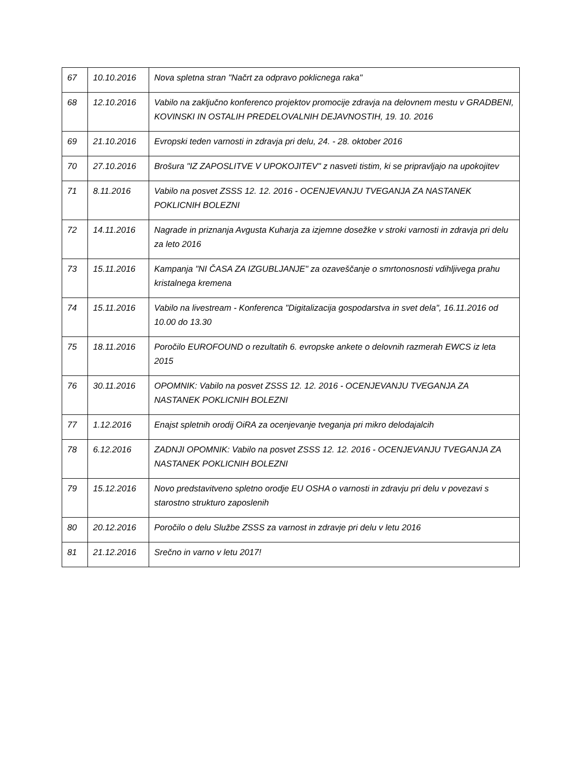| 67 | 10.10.2016 | Nova spletna stran "Načrt za odpravo poklicnega raka" |
| 68 | 12.10.2016 | Vabilo na zaključno konferenco projektov promocije zdravja na delovnem mestu v GRADBENI, KOVINSKI IN OSTALIH PREDELOVALNIH DEJAVNOSTIH, 19. 10. 2016 |
| 69 | 21.10.2016 | Evropski teden varnosti in zdravja pri delu, 24. - 28. oktober 2016 |
| 70 | 27.10.2016 | Brošura "IZ ZAPOSLITVE V UPOKOJITEV" z nasveti tistim, ki se pripravljajo na upokojitev |
| 71 | 8.11.2016 | Vabilo na posvet ZSSS 12. 12. 2016 - OCENJEVANJU TVEGANJA ZA NASTANEK POKLICNIH BOLEZNI |
| 72 | 14.11.2016 | Nagrade in priznanja Avgusta Kuharja za izjemne dosežke v stroki varnosti in zdravja pri delu za leto 2016 |
| 73 | 15.11.2016 | Kampanja "NI ČASA ZA IZGUBLJANJE" za ozaveščanje o smrtonosnosti vdihljivega prahu kristalnega kremena |
| 74 | 15.11.2016 | Vabilo na livestream - Konferenca "Digitalizacija gospodarstva in svet dela", 16.11.2016 od 10.00 do 13.30 |
| 75 | 18.11.2016 | Poročilo EUROFOUND o rezultatih 6. evropske ankete o delovnih razmerah EWCS iz leta 2015 |
| 76 | 30.11.2016 | OPOMNIK: Vabilo na posvet ZSSS 12. 12. 2016 - OCENJEVANJU TVEGANJA ZA NASTANEK POKLICNIH BOLEZNI |
| 77 | 1.12.2016 | Enajst spletnih orodij OiRA za ocenjevanje tveganja pri mikro delodajalcih |
| 78 | 6.12.2016 | ZADNJI OPOMNIK: Vabilo na posvet ZSSS 12. 12. 2016 - OCENJEVANJU TVEGANJA ZA NASTANEK POKLICNIH BOLEZNI |
| 79 | 15.12.2016 | Novo predstavitveno spletno orodje EU OSHA o varnosti in zdravju pri delu v povezavi s starostno strukturo zaposlenih |
| 80 | 20.12.2016 | Poročilo o delu Službe ZSSS za varnost in zdravje pri delu v letu 2016 |
| 81 | 21.12.2016 | Srečno in varno v letu 2017! |